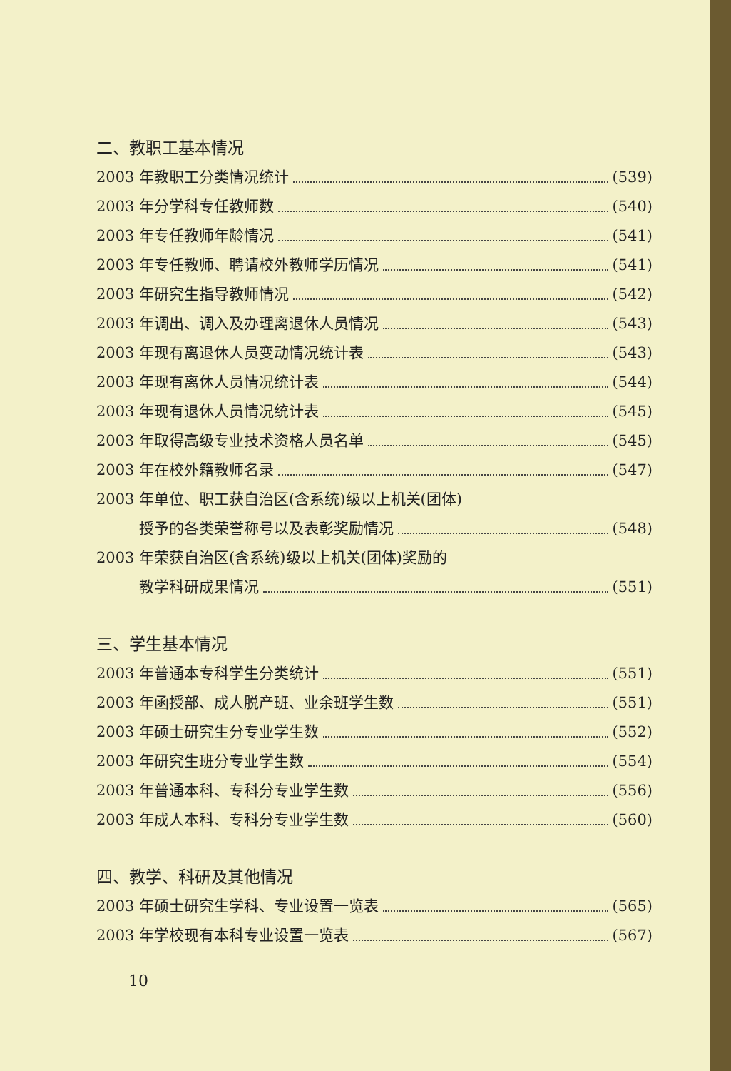二、教职工基本情况
2003 年教职工分类情况统计 (539)
2003 年分学科专任教师数 (540)
2003 年专任教师年龄情况 (541)
2003 年专任教师、聘请校外教师学历情况 (541)
2003 年研究生指导教师情况 (542)
2003 年调出、调入及办理离退休人员情况 (543)
2003 年现有离退休人员变动情况统计表 (543)
2003 年现有离休人员情况统计表 (544)
2003 年现有退休人员情况统计表 (545)
2003 年取得高级专业技术资格人员名单 (545)
2003 年在校外籍教师名录 (547)
2003 年单位、职工获自治区(含系统)级以上机关(团体)
授予的各类荣誉称号以及表彰奖励情况 (548)
2003 年荣获自治区(含系统)级以上机关(团体)奖励的
教学科研成果情况 (551)
三、学生基本情况
2003 年普通本专科学生分类统计 (551)
2003 年函授部、成人脱产班、业余班学生数 (551)
2003 年硕士研究生分专业学生数 (552)
2003 年研究生班分专业学生数 (554)
2003 年普通本科、专科分专业学生数 (556)
2003 年成人本科、专科分专业学生数 (560)
四、教学、科研及其他情况
2003 年硕士研究生学科、专业设置一览表 (565)
2003 年学校现有本科专业设置一览表 (567)
10